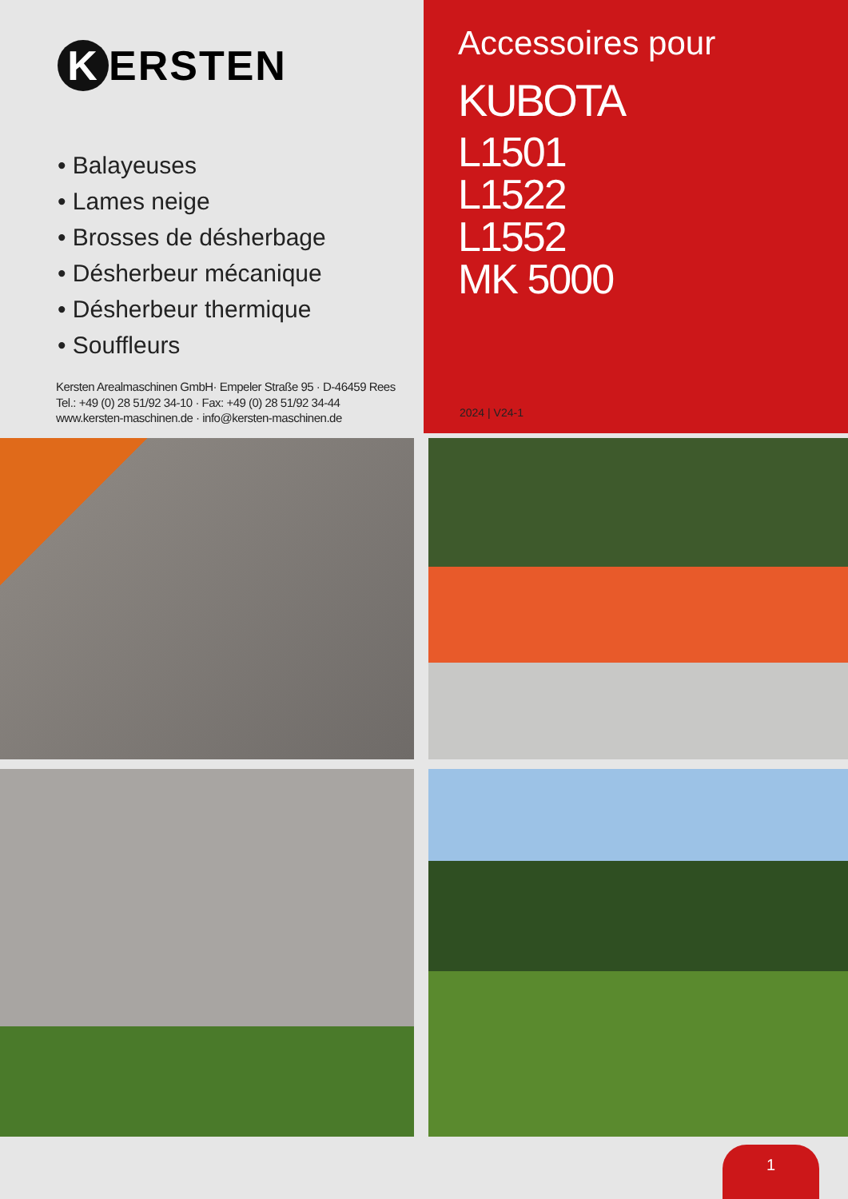K ERSTEN
• Balayeuses
• Lames neige
• Brosses de désherbage
• Désherbeur mécanique
• Désherbeur thermique
• Souffleurs
Kersten Arealmaschinen GmbH· Empeler Straße 95 · D-46459 Rees
Tel.: +49 (0) 28 51/92 34-10 · Fax: +49 (0) 28 51/92 34-44
www.kersten-maschinen.de · info@kersten-maschinen.de
Accessoires pour
KUBOTA
L1501
L1522
L1552
MK 5000
2024 | V24-1
1